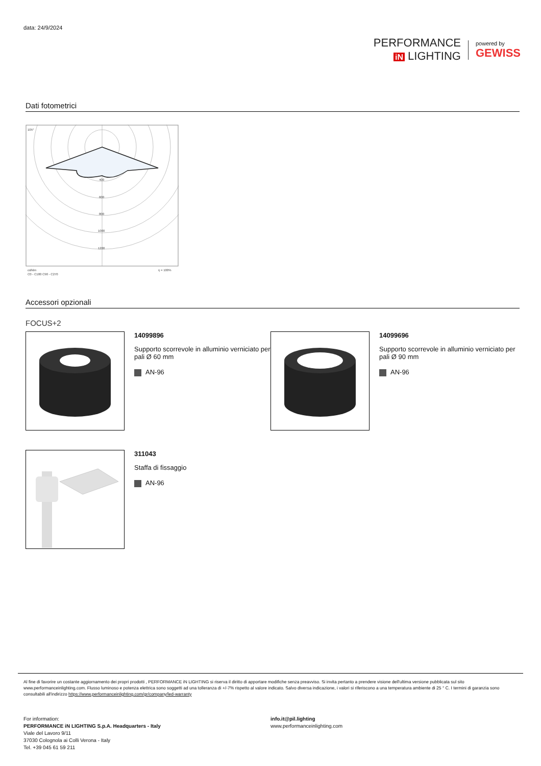data: 24/9/2024
PERFORMANCE
iN LIGHTING
powered by
GEWISS
Dati fotometrici
105°
400
600
800
1000
1200
cd/klm
η = 100%
C0 - C180 C90 - C270
Accessori opzionali
FOCUS+2
14099896
Supporto scorrevole in alluminio verniciato per pali Ø 60 mm
AN-96
14099696
Supporto scorrevole in alluminio verniciato per pali Ø 90 mm
AN-96
311043
Staffa di fissaggio
AN-96
Al fine di favorire un costante aggiornamento dei propri prodotti , PERFORMANCE iN LIGHTING si riserva il diritto di apportare modifiche senza preavviso. Si invita pertanto a prendere visione dell'ultima versione pubblicata sul sito www.performanceinlighting.com. Flusso luminoso e potenza elettrica sono soggetti ad una tolleranza di +/-7% rispetto al valore indicato. Salvo diversa indicazione, i valori si riferiscono a una temperatura ambiente di 25 ° C. I termini di garanzia sono consultabili all'indirizzo https://www.performanceinlighting.com/gr/company/led-warranty
For information:
PERFORMANCE iN LIGHTING S.p.A. Headquarters - Italy
Viale del Lavoro 9/11
37030 Colognola ai Colli Verona - Italy
Tel. +39 045 61 59 211
info.it@pil.lighting
www.performanceinlighting.com